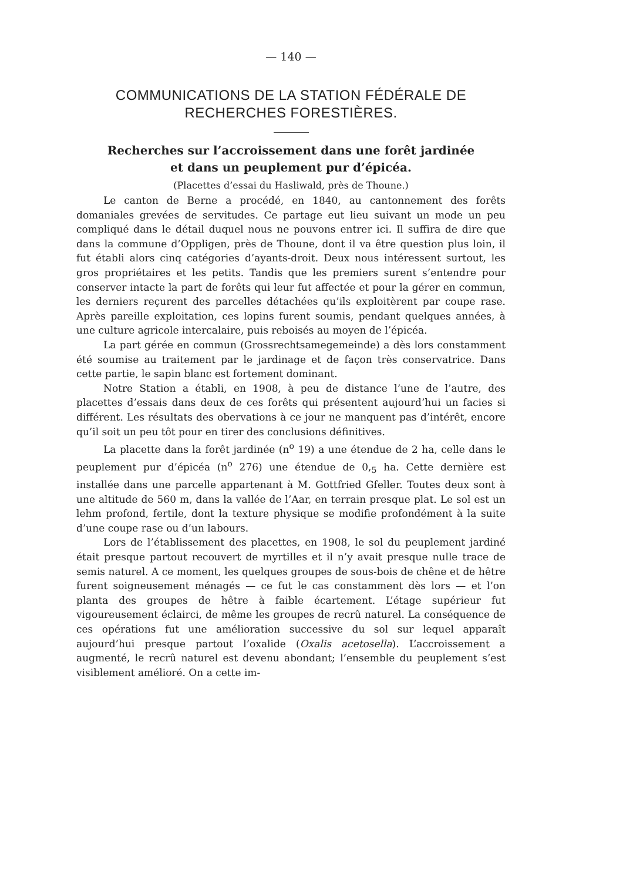— 140 —
COMMUNICATIONS DE LA STATION FÉDÉRALE DE RECHERCHES FORESTIÈRES.
Recherches sur l’accroissement dans une forêt jardinée
et dans un peuplement pur d’épicéa.
(Placettes d’essai du Hasliwald, près de Thoune.)
Le canton de Berne a procédé, en 1840, au cantonnement des forêts domaniales grevées de servitudes. Ce partage eut lieu suivant un mode un peu compliqué dans le détail duquel nous ne pouvons entrer ici. Il suffira de dire que dans la commune d’Oppligen, près de Thoune, dont il va être question plus loin, il fut établi alors cinq catégories d’ayants-droit. Deux nous intéressent surtout, les gros propriétaires et les petits. Tandis que les premiers surent s’entendre pour conserver intacte la part de forêts qui leur fut affectée et pour la gérer en commun, les derniers reçurent des parcelles détachées qu’ils exploitèrent par coupe rase. Après pareille exploitation, ces lopins furent soumis, pendant quelques années, à une culture agricole intercalaire, puis reboisés au moyen de l’épicéa.
La part gérée en commun (Grossrechtsamegemeinde) a dès lors constamment été soumise au traitement par le jardinage et de façon très conservatrice. Dans cette partie, le sapin blanc est fortement dominant.
Notre Station a établi, en 1908, à peu de distance l’une de l’autre, des placettes d’essais dans deux de ces forêts qui présentent aujourd’hui un facies si différent. Les résultats des obervations à ce jour ne manquent pas d’intérêt, encore qu’il soit un peu tôt pour en tirer des conclusions définitives.
La placette dans la forêt jardinée (n<sup>o</sup> 19) a une étendue de 2 ha, celle dans le peuplement pur d’épicéa (n<sup>o</sup> 276) une étendue de 0,<sub>5</sub> ha. Cette dernière est installée dans une parcelle appartenant à M. Gottfried Gfeller. Toutes deux sont à une altitude de 560 m, dans la vallée de l’Aar, en terrain presque plat. Le sol est un lehm profond, fertile, dont la texture physique se modifie profondément à la suite d’une coupe rase ou d’un labours.
Lors de l’établissement des placettes, en 1908, le sol du peuplement jardiné était presque partout recouvert de myrtilles et il n’y avait presque nulle trace de semis naturel. A ce moment, les quelques groupes de sous-bois de chêne et de hêtre furent soigneusement ménagés — ce fut le cas constamment dès lors — et l’on planta des groupes de hêtre à faible écartement. L’étage supérieur fut vigoureusement éclairci, de même les groupes de recrû naturel. La conséquence de ces opérations fut une amélioration successive du sol sur lequel apparaît aujourd’hui presque partout l’oxalide (Oxalis acetosella). L’accroissement a augmenté, le recrû naturel est devenu abondant; l’ensemble du peuplement s’est visiblement amélioré. On a cette im-